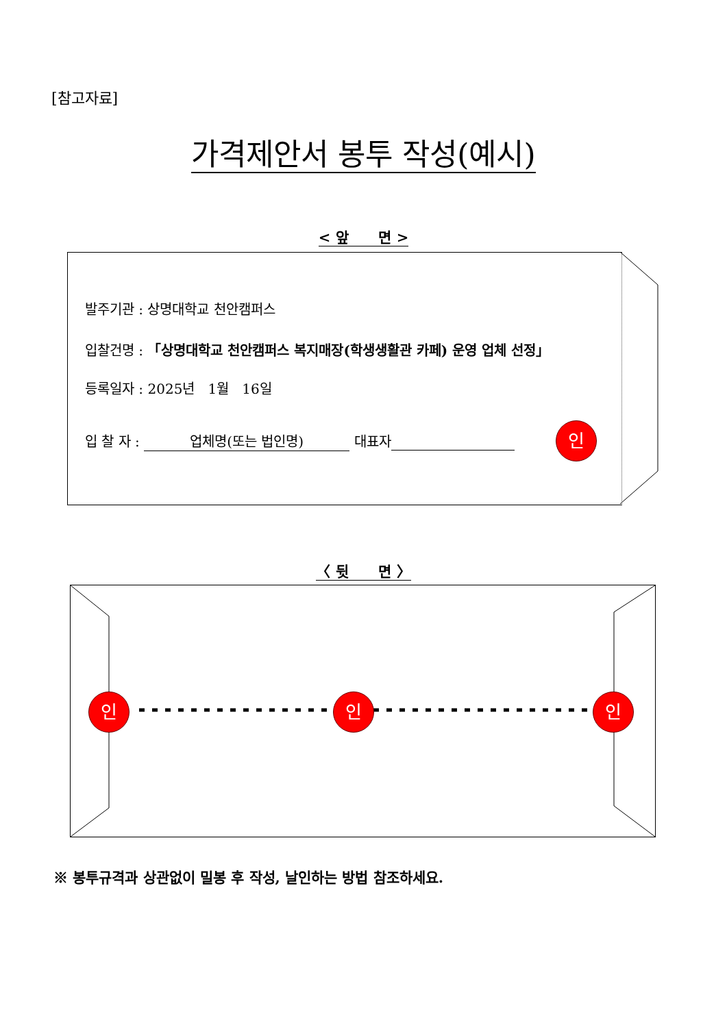[참고자료]
가격제안서 봉투 작성(예시)
< 앞 면 >
발주기관 : 상명대학교 천안캠퍼스
입찰건명 : 「상명대학교 천안캠퍼스 복지매장(학생생활관 카페) 운영 업체 선정」
등록일자 : 2025년 1월 16일
입 찰 자 : 업체명(또는 법인명) 대표자 인
〈 뒷 면 〉
인 인 인
※ 봉투규격과 상관없이 밀봉 후 작성, 날인하는 방법 참조하세요.